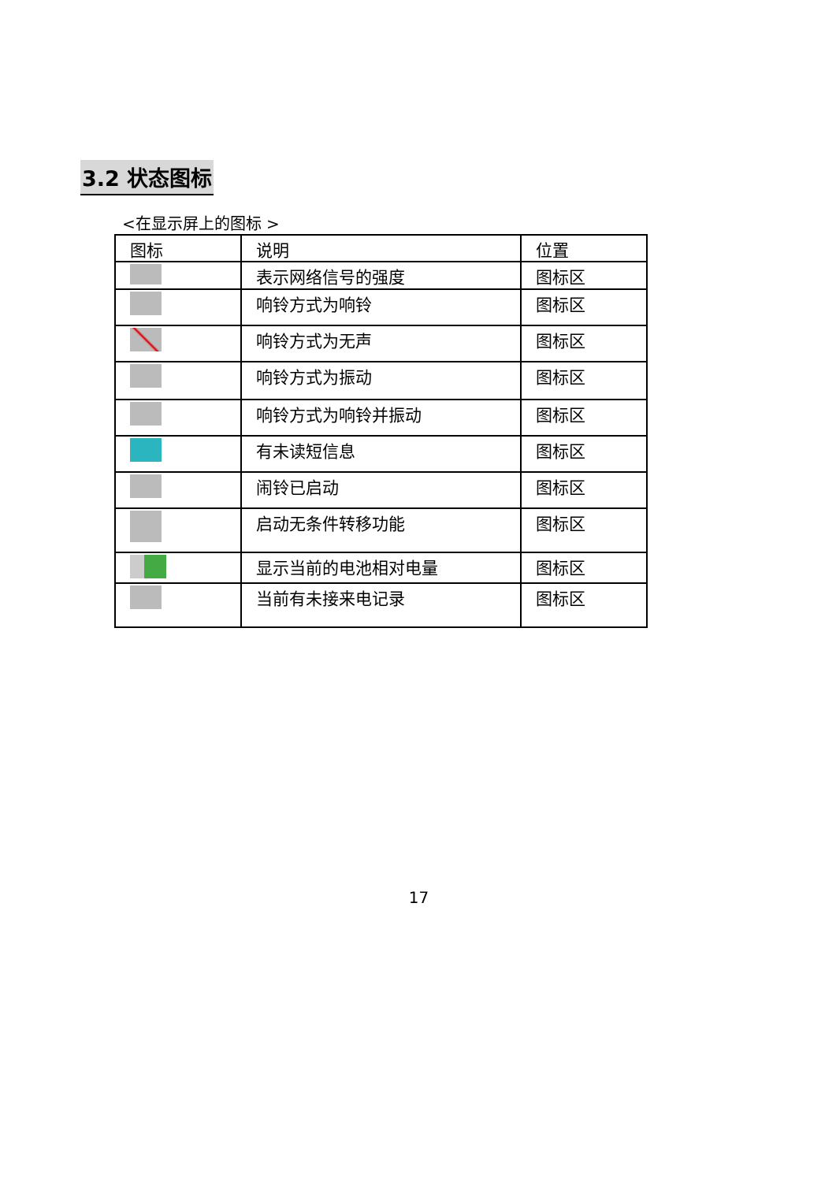3.2 状态图标
<在显示屏上的图标 >
| 图标 | 说明 | 位置 |
| | 表示网络信号的强度 | 图标区 |
| | 响铃方式为响铃 | 图标区 |
| | 响铃方式为无声 | 图标区 |
| | 响铃方式为振动 | 图标区 |
| | 响铃方式为响铃并振动 | 图标区 |
| | 有未读短信息 | 图标区 |
| | 闹铃已启动 | 图标区 |
| | 启动无条件转移功能 | 图标区 |
| | 显示当前的电池相对电量 | 图标区 |
| | 当前有未接来电记录 | 图标区 |
17